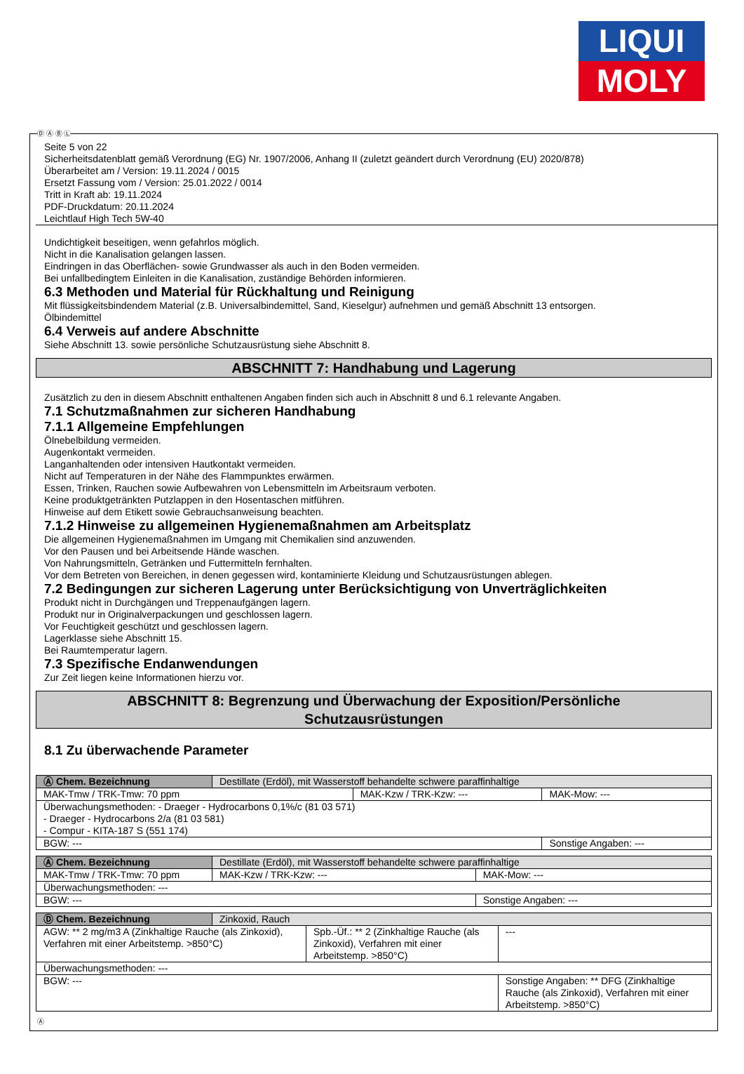LIQUI
MOLY
Ⓓ Ⓐ Ⓑ Ⓛ
Seite 5 von 22
Sicherheitsdatenblatt gemäß Verordnung (EG) Nr. 1907/2006, Anhang II (zuletzt geändert durch Verordnung (EU) 2020/878)
Überarbeitet am / Version: 19.11.2024 / 0015
Ersetzt Fassung vom / Version: 25.01.2022 / 0014
Tritt in Kraft ab: 19.11.2024
PDF-Druckdatum: 20.11.2024
Leichtlauf High Tech 5W-40
Undichtigkeit beseitigen, wenn gefahrlos möglich.
Nicht in die Kanalisation gelangen lassen.
Eindringen in das Oberflächen- sowie Grundwasser als auch in den Boden vermeiden.
Bei unfallbedingtem Einleiten in die Kanalisation, zuständige Behörden informieren.
6.3 Methoden und Material für Rückhaltung und Reinigung
Mit flüssigkeitsbindendem Material (z.B. Universalbindemittel, Sand, Kieselgur) aufnehmen und gemäß Abschnitt 13 entsorgen.
Ölbindemittel
6.4 Verweis auf andere Abschnitte
Siehe Abschnitt 13. sowie persönliche Schutzausrüstung siehe Abschnitt 8.
ABSCHNITT 7: Handhabung und Lagerung
Zusätzlich zu den in diesem Abschnitt enthaltenen Angaben finden sich auch in Abschnitt 8 und 6.1 relevante Angaben.
7.1 Schutzmaßnahmen zur sicheren Handhabung
7.1.1 Allgemeine Empfehlungen
Ölnebelbildung vermeiden.
Augenkontakt vermeiden.
Langanhaltenden oder intensiven Hautkontakt vermeiden.
Nicht auf Temperaturen in der Nähe des Flammpunktes erwärmen.
Essen, Trinken, Rauchen sowie Aufbewahren von Lebensmitteln im Arbeitsraum verboten.
Keine produktgetränkten Putzlappen in den Hosentaschen mitführen.
Hinweise auf dem Etikett sowie Gebrauchsanweisung beachten.
7.1.2 Hinweise zu allgemeinen Hygienemaßnahmen am Arbeitsplatz
Die allgemeinen Hygienemaßnahmen im Umgang mit Chemikalien sind anzuwenden.
Vor den Pausen und bei Arbeitsende Hände waschen.
Von Nahrungsmitteln, Getränken und Futtermitteln fernhalten.
Vor dem Betreten von Bereichen, in denen gegessen wird, kontaminierte Kleidung und Schutzausrüstungen ablegen.
7.2 Bedingungen zur sicheren Lagerung unter Berücksichtigung von Unverträglichkeiten
Produkt nicht in Durchgängen und Treppenaufgängen lagern.
Produkt nur in Originalverpackungen und geschlossen lagern.
Vor Feuchtigkeit geschützt und geschlossen lagern.
Lagerklasse siehe Abschnitt 15.
Bei Raumtemperatur lagern.
7.3 Spezifische Endanwendungen
Zur Zeit liegen keine Informationen hierzu vor.
ABSCHNITT 8: Begrenzung und Überwachung der Exposition/Persönliche
Schutzausrüstungen
8.1 Zu überwachende Parameter
| Ⓐ Chem. Bezeichnung | Destillate (Erdöl), mit Wasserstoff behandelte schwere paraffinhaltige | | |
| MAK-Tmw / TRK-Tmw: 70 ppm | | MAK-Kzw / TRK-Kzw: --- | MAK-Mow: --- |
| Überwachungsmethoden: - Draeger - Hydrocarbons 0,1%/c (81 03 571) - Draeger - Hydrocarbons 2/a (81 03 581) - Compur - KITA-187 S (551 174) | | | |
| BGW: --- | | | Sonstige Angaben: --- |
| Ⓐ Chem. Bezeichnung | Destillate (Erdöl), mit Wasserstoff behandelte schwere paraffinhaltige | | |
| MAK-Tmw / TRK-Tmw: 70 ppm | | MAK-Kzw / TRK-Kzw: --- | MAK-Mow: --- |
| Überwachungsmethoden: --- | | | |
| BGW: --- | | | Sonstige Angaben: --- |
| Ⓓ Chem. Bezeichnung | Zinkoxid, Rauch | | |
| AGW: ** 2 mg/m3 A (Zinkhaltige Rauche (als Zinkoxid), Verfahren mit einer Arbeitstemp. >850°C) | | Spb.-Üf.: ** 2 (Zinkhaltige Rauche (als Zinkoxid), Verfahren mit einer Arbeitstemp. >850°C) | --- |
| Überwachungsmethoden: --- | | | |
| BGW: --- | | | Sonstige Angaben: ** DFG (Zinkhaltige Rauche (als Zinkoxid), Verfahren mit einer Arbeitstemp. >850°C) |
Ⓐ